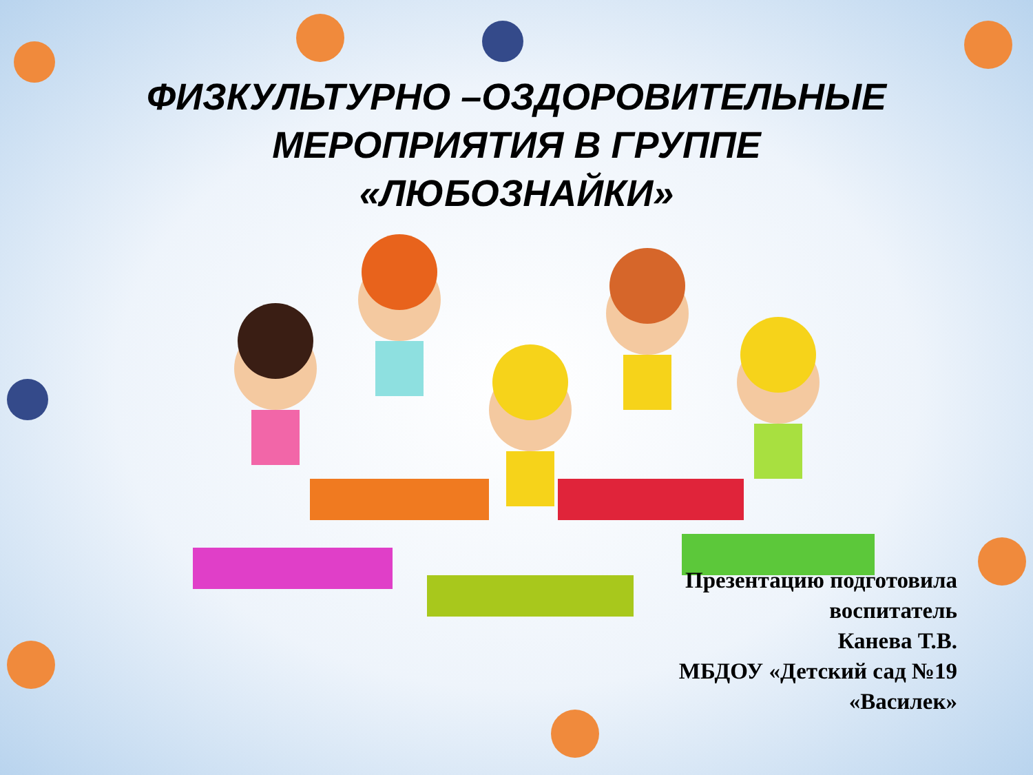ФИЗКУЛЬТУРНО –ОЗДОРОВИТЕЛЬНЫЕ
МЕРОПРИЯТИЯ В ГРУППЕ
«ЛЮБОЗНАЙКИ»
Презентацию подготовила
воспитатель
Канева Т.В.
МБДОУ «Детский сад №19
«Василек»